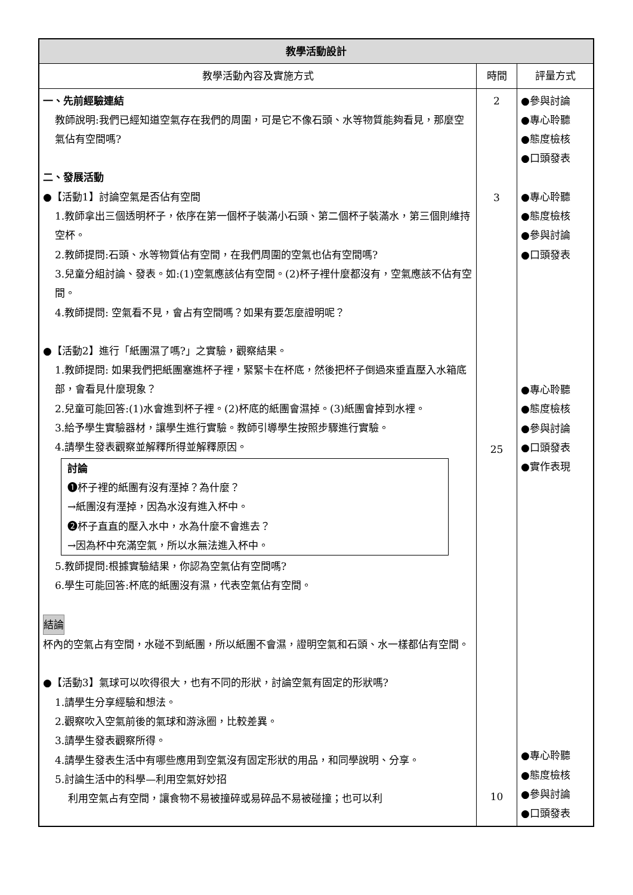| 教學活動設計 | | |
| --- | --- | --- |
| 教學活動內容及實施方式 | 時間 | 評量方式 |
| 一、先前經驗連結 教師說明:我們已經知道空氣存在我們的周圍，可是它不像石頭、水等物質能夠看見，那麼空氣佔有空間嗎? 二、發展活動 ●【活動1】討論空氣是否佔有空間 1.教師拿出三個透明杯子，依序在第一個杯子裝滿小石頭、第二個杯子裝滿水，第三個則維持空杯。 2.教師提問:石頭、水等物質佔有空間，在我們周圍的空氣也佔有空間嗎? 3.兒童分組討論、發表。如:(1)空氣應該佔有空間。(2)杯子裡什麼都沒有，空氣應該不佔有空間。 4.教師提問: 空氣看不見，會占有空間嗎？如果有要怎麼證明呢？ ●【活動2】進行「紙團濕了嗎?」之實驗，觀察結果。 1.教師提問: 如果我們把紙團塞進杯子裡，緊緊卡在杯底，然後把杯子倒過來垂直壓入水箱底部，會看見什麼現象？ 2.兒童可能回答:(1)水會進到杯子裡。(2)杯底的紙團會濕掉。(3)紙團會掉到水裡。 3.給予學生實驗器材，讓學生進行實驗。教師引導學生按照步驟進行實驗。 4.請學生發表觀察並解釋所得並解釋原因。 討論 ❶杯子裡的紙團有沒有溼掉？為什麼？ →紙團沒有溼掉，因為水沒有進入杯中。 ❷杯子直直的壓入水中，水為什麼不會進去？ →因為杯中充滿空氣，所以水無法進入杯中。 5.教師提問:根據實驗結果，你認為空氣佔有空間嗎? 6.學生可能回答:杯底的紙團沒有濕，代表空氣佔有空間。 結論 杯內的空氣占有空間，水碰不到紙團，所以紙團不會濕，證明空氣和石頭、水一樣都佔有空間。 ●【活動3】氣球可以吹得很大，也有不同的形狀，討論空氣有固定的形狀嗎? 1.請學生分享經驗和想法。 2.觀察吹入空氣前後的氣球和游泳圈，比較差異。 3.請學生發表觀察所得。 4.請學生發表生活中有哪些應用到空氣沒有固定形狀的用品，和同學說明、分享。 5.討論生活中的科學—利用空氣好妙招 利用空氣占有空間，讓食物不易被撞碎或易碎品不易被碰撞；也可以利 | 2 3 25 10 | ●參與討論 ●專心聆聽 ●態度檢核 ●口頭發表 ●專心聆聽 ●態度檢核 ●參與討論 ●口頭發表 ●專心聆聽 ●態度檢核 ●參與討論 ●口頭發表 ●實作表現 ●專心聆聽 ●態度檢核 ●參與討論 ●口頭發表 |